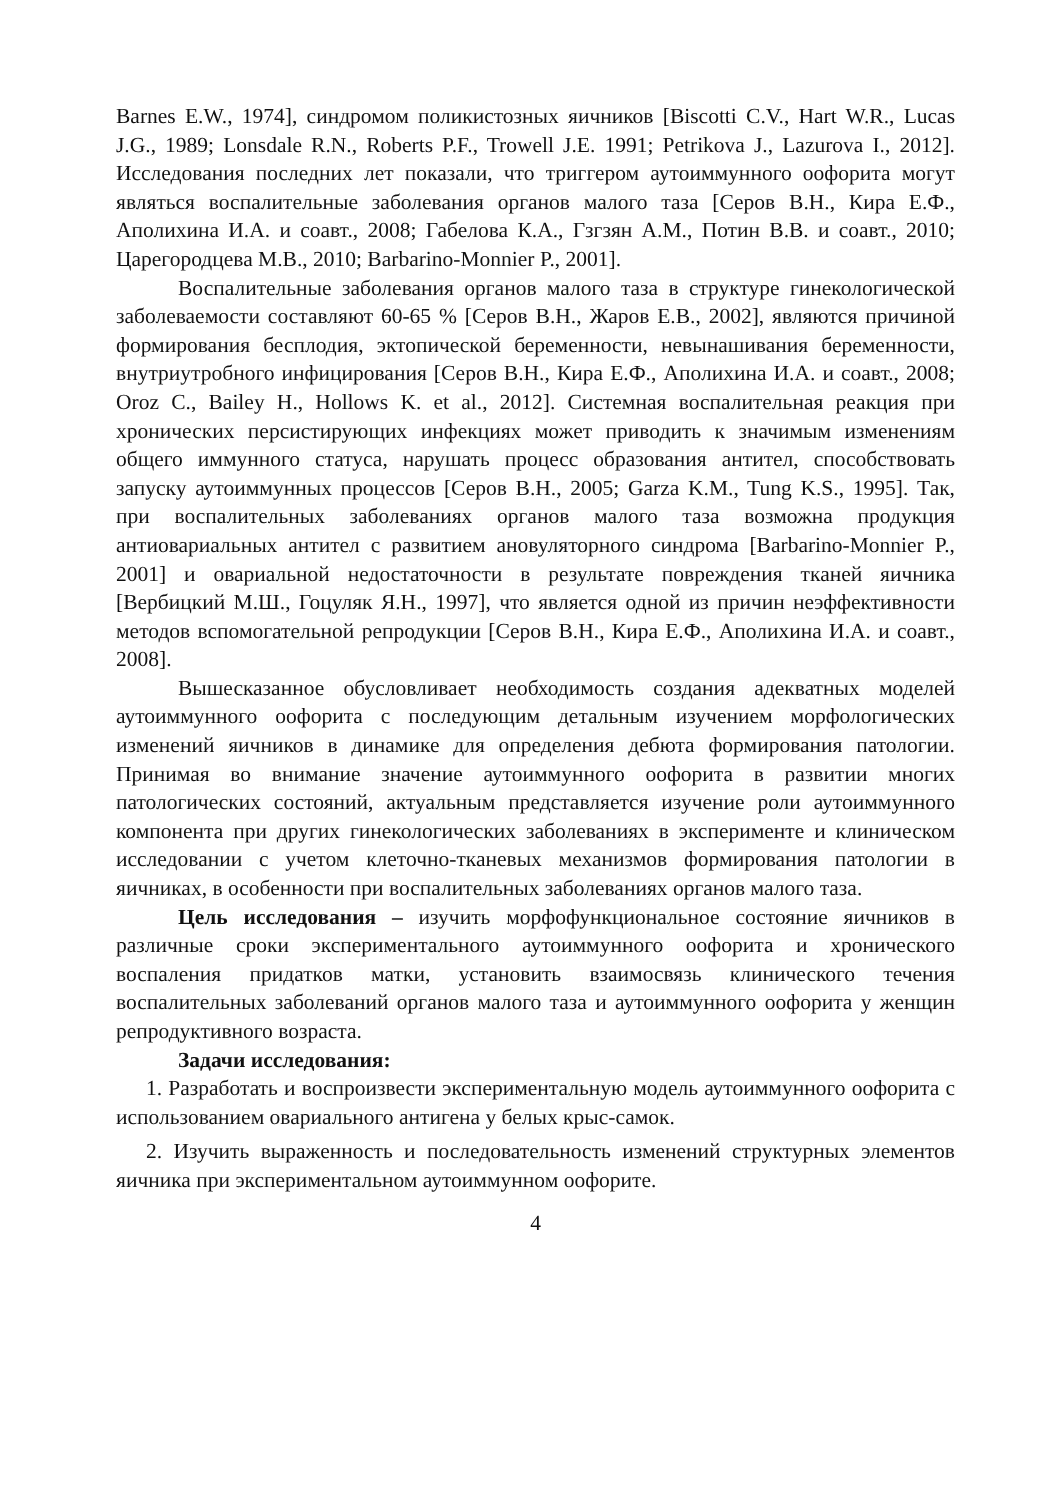Barnes E.W., 1974], синдромом поликистозных яичников [Biscotti C.V., Hart W.R., Lucas J.G., 1989; Lonsdale R.N., Roberts P.F., Trowell J.E. 1991; Petrikova J., Lazurova I., 2012]. Исследования последних лет показали, что триггером аутоиммунного оофорита могут являться воспалительные заболевания органов малого таза [Серов В.Н., Кира Е.Ф., Аполихина И.А. и соавт., 2008; Габелова К.А., Гзгзян А.М., Потин В.В. и соавт., 2010; Царегородцева М.В., 2010; Barbarino-Monnier P., 2001].
Воспалительные заболевания органов малого таза в структуре гинекологической заболеваемости составляют 60-65 % [Серов В.Н., Жаров Е.В., 2002], являются причиной формирования бесплодия, эктопической беременности, невынашивания беременности, внутриутробного инфицирования [Серов В.Н., Кира Е.Ф., Аполихина И.А. и соавт., 2008; Oroz C., Bailey H., Hollows K. et al., 2012]. Системная воспалительная реакция при хронических персистирующих инфекциях может приводить к значимым изменениям общего иммунного статуса, нарушать процесс образования антител, способствовать запуску аутоиммунных процессов [Серов В.Н., 2005; Garza K.M., Tung K.S., 1995]. Так, при воспалительных заболеваниях органов малого таза возможна продукция антиовариальных антител с развитием ановуляторного синдрома [Barbarino-Monnier P., 2001] и овариальной недостаточности в результате повреждения тканей яичника [Вербицкий М.Ш., Гоцуляк Я.Н., 1997], что является одной из причин неэффективности методов вспомогательной репродукции [Серов В.Н., Кира Е.Ф., Аполихина И.А. и соавт., 2008].
Вышесказанное обусловливает необходимость создания адекватных моделей аутоиммунного оофорита с последующим детальным изучением морфологических изменений яичников в динамике для определения дебюта формирования патологии. Принимая во внимание значение аутоиммунного оофорита в развитии многих патологических состояний, актуальным представляется изучение роли аутоиммунного компонента при других гинекологических заболеваниях в эксперименте и клиническом исследовании с учетом клеточно-тканевых механизмов формирования патологии в яичниках, в особенности при воспалительных заболеваниях органов малого таза.
Цель исследования – изучить морфофункциональное состояние яичников в различные сроки экспериментального аутоиммунного оофорита и хронического воспаления придатков матки, установить взаимосвязь клинического течения воспалительных заболеваний органов малого таза и аутоиммунного оофорита у женщин репродуктивного возраста.
Задачи исследования:
1. Разработать и воспроизвести экспериментальную модель аутоиммунного оофорита с использованием овариального антигена у белых крыс-самок.
2. Изучить выраженность и последовательность изменений структурных элементов яичника при экспериментальном аутоиммунном оофорите.
4